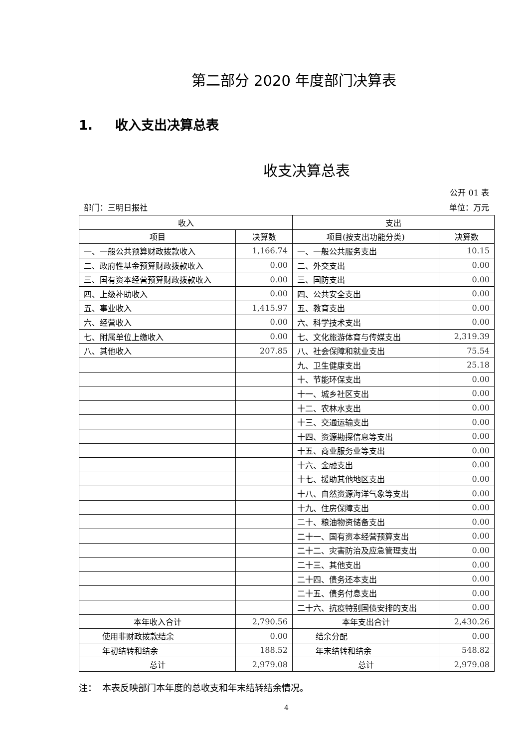第二部分 2020 年度部门决算表
1. 收入支出决算总表
收支决算总表
公开 01 表
部门：三明日报社 单位：万元
| 收入 | | 支出 | |
| --- | --- | --- | --- |
| 项目 | 决算数 | 项目(按支出功能分类) | 决算数 |
| 一、一般公共预算财政拨款收入 | 1,166.74 | 一、一般公共服务支出 | 10.15 |
| 二、政府性基金预算财政拨款收入 | 0.00 | 二、外交支出 | 0.00 |
| 三、国有资本经营预算财政拨款收入 | 0.00 | 三、国防支出 | 0.00 |
| 四、上级补助收入 | 0.00 | 四、公共安全支出 | 0.00 |
| 五、事业收入 | 1,415.97 | 五、教育支出 | 0.00 |
| 六、经营收入 | 0.00 | 六、科学技术支出 | 0.00 |
| 七、附属单位上缴收入 | 0.00 | 七、文化旅游体育与传媒支出 | 2,319.39 |
| 八、其他收入 | 207.85 | 八、社会保障和就业支出 | 75.54 |
| | | 九、卫生健康支出 | 25.18 |
| | | 十、节能环保支出 | 0.00 |
| | | 十一、城乡社区支出 | 0.00 |
| | | 十二、农林水支出 | 0.00 |
| | | 十三、交通运输支出 | 0.00 |
| | | 十四、资源勘探信息等支出 | 0.00 |
| | | 十五、商业服务业等支出 | 0.00 |
| | | 十六、金融支出 | 0.00 |
| | | 十七、援助其他地区支出 | 0.00 |
| | | 十八、自然资源海洋气象等支出 | 0.00 |
| | | 十九、住房保障支出 | 0.00 |
| | | 二十、粮油物资储备支出 | 0.00 |
| | | 二十一、国有资本经营预算支出 | 0.00 |
| | | 二十二、灾害防治及应急管理支出 | 0.00 |
| | | 二十三、其他支出 | 0.00 |
| | | 二十四、债务还本支出 | 0.00 |
| | | 二十五、债务付息支出 | 0.00 |
| | | 二十六、抗疫特别国债安排的支出 | 0.00 |
| 本年收入合计 | 2,790.56 | 本年支出合计 | 2,430.26 |
| 使用非财政拨款结余 | 0.00 | 结余分配 | 0.00 |
| 年初结转和结余 | 188.52 | 年末结转和结余 | 548.82 |
| 总计 | 2,979.08 | 总计 | 2,979.08 |
注： 本表反映部门本年度的总收支和年末结转结余情况。
4